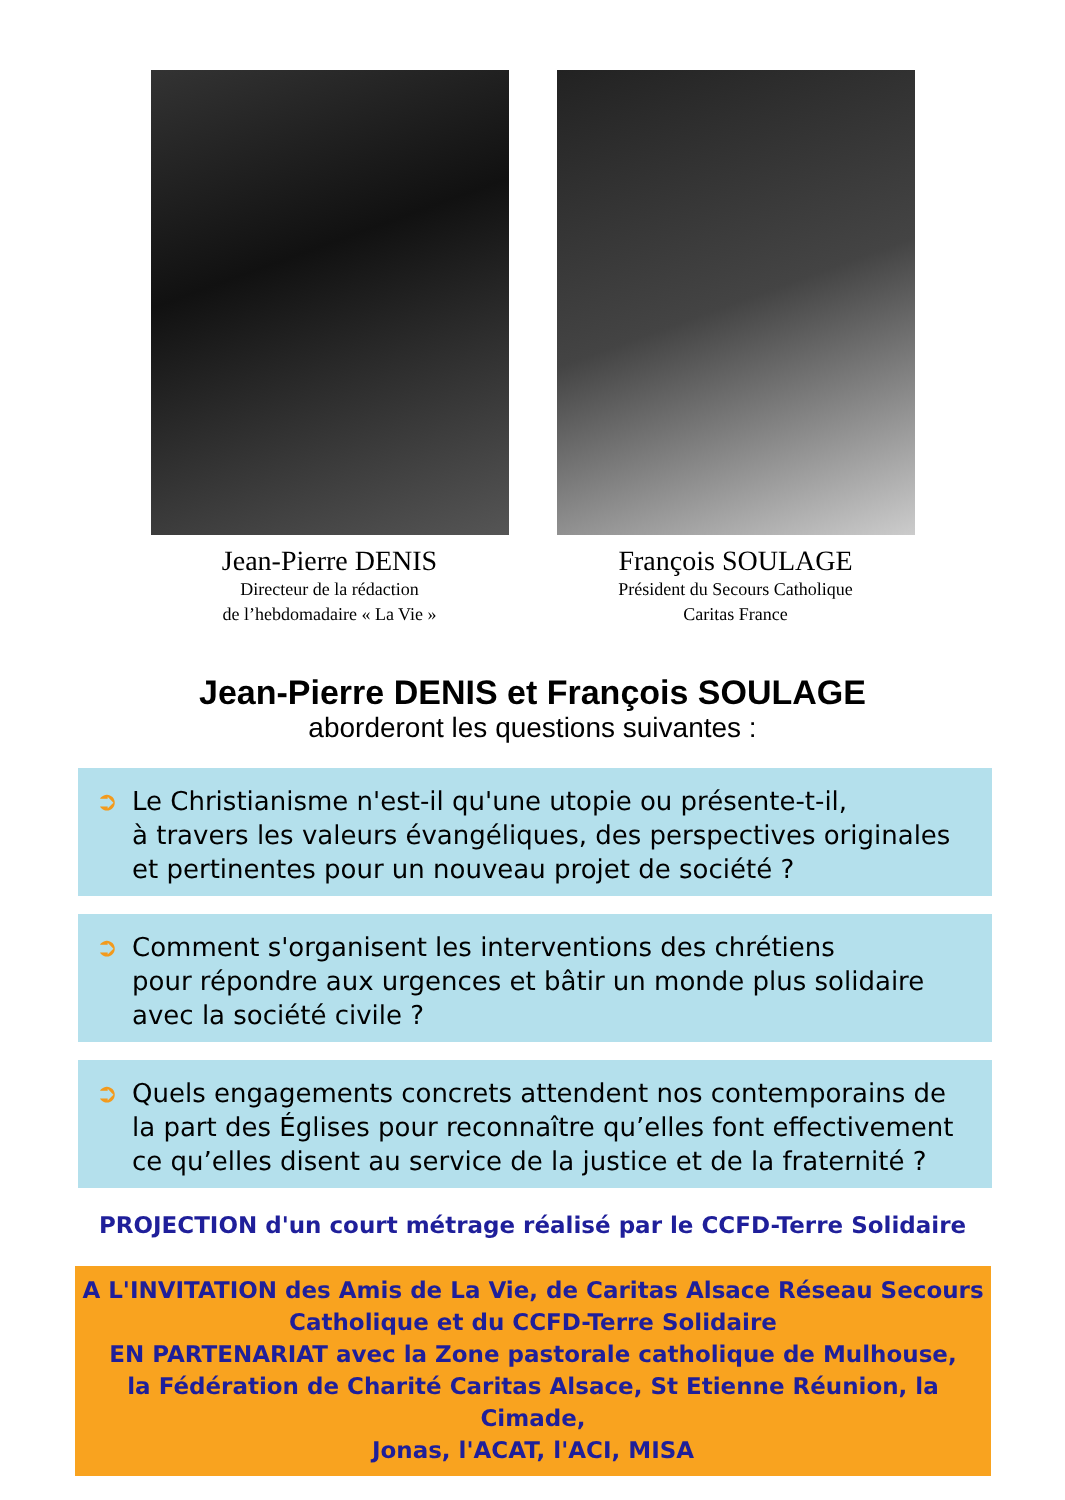Jean-Pierre DENIS
Directeur de la rédaction
de l’hebdomadaire « La Vie »
François SOULAGE
Président du Secours Catholique
Caritas France
Jean-Pierre DENIS et François SOULAGE
aborderont les questions suivantes :
➲ Le Christianisme n'est-il qu'une utopie ou présente-t-il,
à travers les valeurs évangéliques, des perspectives originales et pertinentes pour un nouveau projet de société ?
➲ Comment s'organisent les interventions des chrétiens
pour répondre aux urgences et bâtir un monde plus solidaire avec la société civile ?
➲ Quels engagements concrets attendent nos contemporains de la part des Églises pour reconnaître qu’elles font effectivement ce qu’elles disent au service de la justice et de la fraternité ?
PROJECTION d'un court métrage réalisé par le CCFD-Terre Solidaire
A L'INVITATION des Amis de La Vie, de Caritas Alsace Réseau Secours
Catholique et du CCFD-Terre Solidaire
EN PARTENARIAT avec la Zone pastorale catholique de Mulhouse,
la Fédération de Charité Caritas Alsace, St Etienne Réunion, la Cimade,
Jonas, l'ACAT, l'ACI, MISA